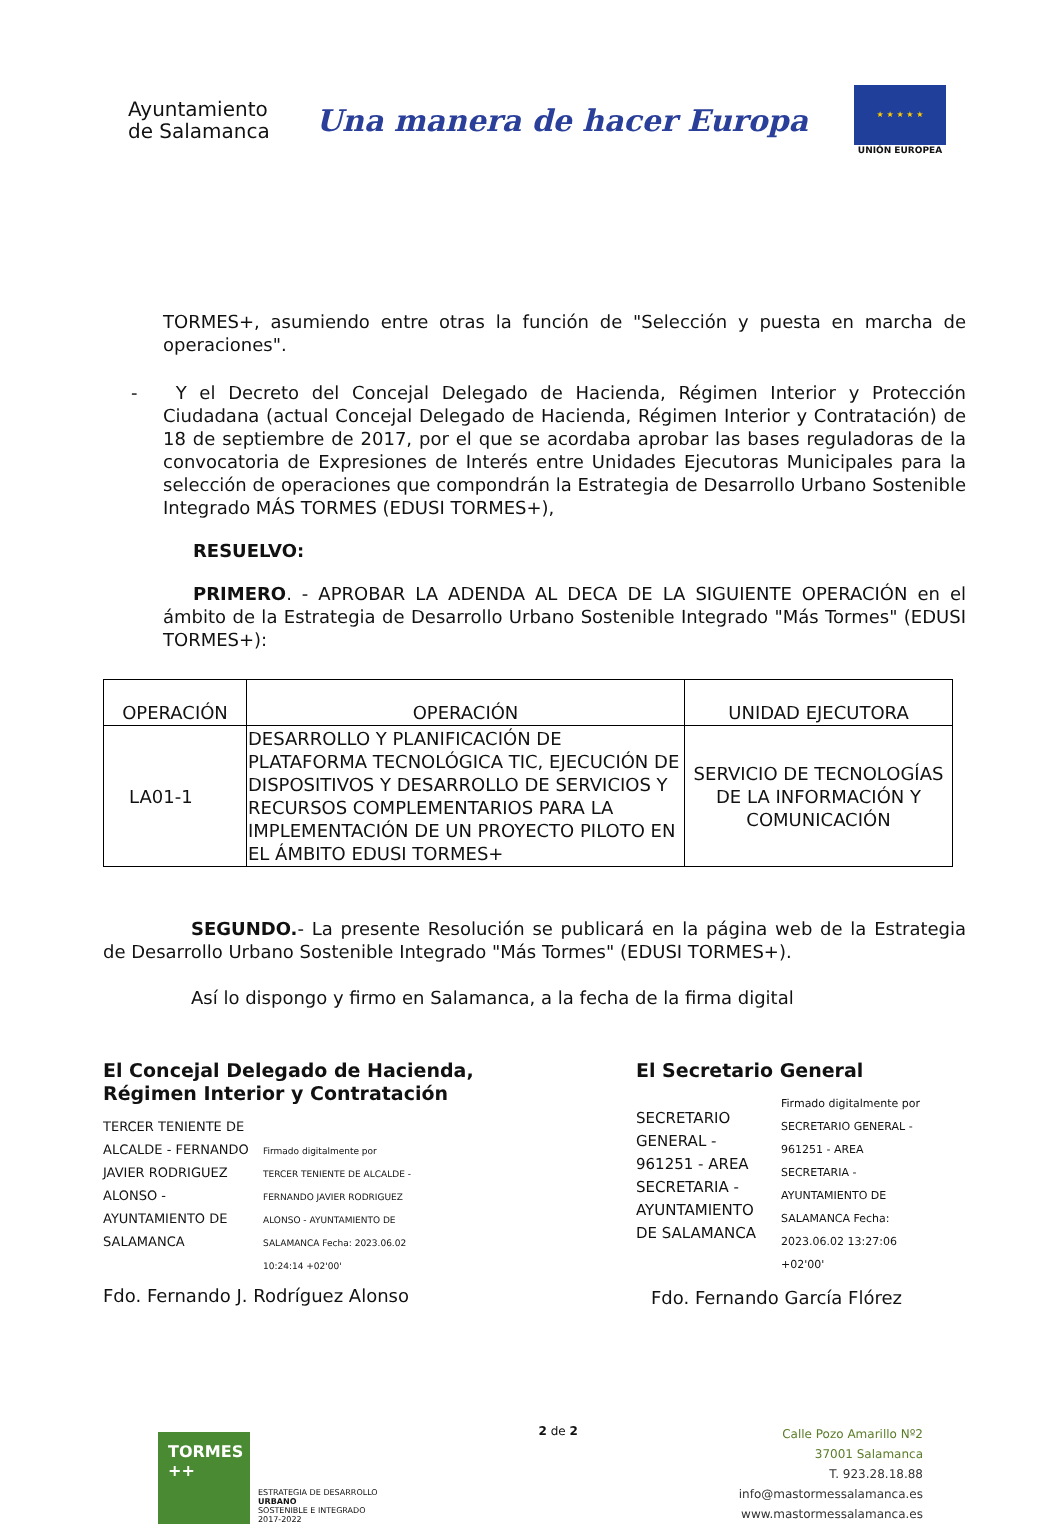Ayuntamiento
de Salamanca
Una manera de hacer Europa
★ ★ ★ ★ ★
UNIÓN EUROPEA
TORMES+, asumiendo entre otras la función de "Selección y puesta en marcha de operaciones".
- Y el Decreto del Concejal Delegado de Hacienda, Régimen Interior y Protección Ciudadana (actual Concejal Delegado de Hacienda, Régimen Interior y Contratación) de 18 de septiembre de 2017, por el que se acordaba aprobar las bases reguladoras de la convocatoria de Expresiones de Interés entre Unidades Ejecutoras Municipales para la selección de operaciones que compondrán la Estrategia de Desarrollo Urbano Sostenible Integrado MÁS TORMES (EDUSI TORMES+),
RESUELVO:
PRIMERO. - APROBAR LA ADENDA AL DECA DE LA SIGUIENTE OPERACIÓN en el ámbito de la Estrategia de Desarrollo Urbano Sostenible Integrado "Más Tormes" (EDUSI TORMES+):
| OPERACIÓN | OPERACIÓN | UNIDAD EJECUTORA |
| LA01-1 | DESARROLLO Y PLANIFICACIÓN DE PLATAFORMA TECNOLÓGICA TIC, EJECUCIÓN DE DISPOSITIVOS Y DESARROLLO DE SERVICIOS Y RECURSOS COMPLEMENTARIOS PARA LA IMPLEMENTACIÓN DE UN PROYECTO PILOTO EN EL ÁMBITO EDUSI TORMES+ | SERVICIO DE TECNOLOGÍAS DE LA INFORMACIÓN Y COMUNICACIÓN |
SEGUNDO.- La presente Resolución se publicará en la página web de la Estrategia de Desarrollo Urbano Sostenible Integrado "Más Tormes" (EDUSI TORMES+).
Así lo dispongo y firmo en Salamanca, a la fecha de la firma digital
El Concejal Delegado de Hacienda,
Régimen Interior y Contratación
TERCER TENIENTE DE ALCALDE - FERNANDO JAVIER RODRIGUEZ ALONSO - AYUNTAMIENTO DE SALAMANCA
Firmado digitalmente por TERCER TENIENTE DE ALCALDE - FERNANDO JAVIER RODRIGUEZ ALONSO - AYUNTAMIENTO DE SALAMANCA Fecha: 2023.06.02 10:24:14 +02'00'
Fdo. Fernando J. Rodríguez Alonso
El Secretario General
SECRETARIO GENERAL - 961251 - AREA SECRETARIA - AYUNTAMIENTO DE SALAMANCA
Firmado digitalmente por SECRETARIO GENERAL - 961251 - AREA SECRETARIA - AYUNTAMIENTO DE SALAMANCA Fecha: 2023.06.02 13:27:06 +02'00'
Fdo. Fernando García Flórez
TORMES ++
ESTRATEGIA DE DESARROLLO
URBANO
SOSTENIBLE E INTEGRADO
2017-2022
2 de 2
Calle Pozo Amarillo Nº2
37001 Salamanca
T. 923.28.18.88
info@mastormessalamanca.es
www.mastormessalamanca.es